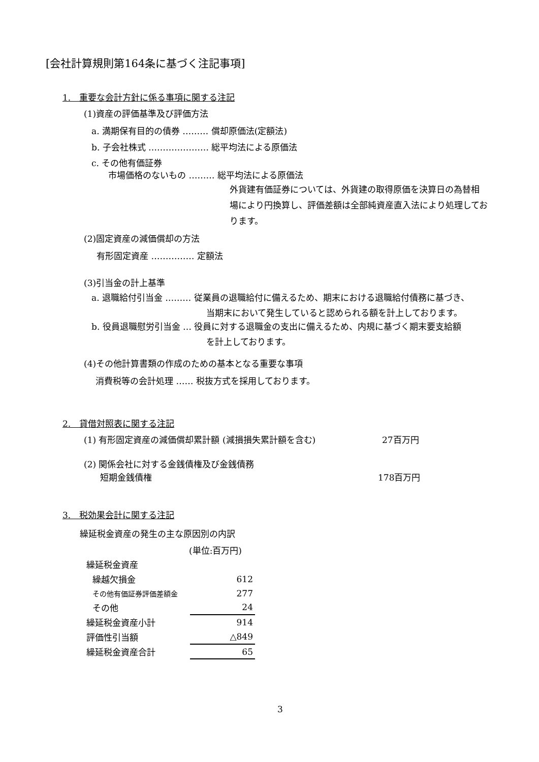[会社計算規則第164条に基づく注記事項]
1.　重要な会計方針に係る事項に関する注記
(1)資産の評価基準及び評価方法
a. 満期保有目的の債券 ……… 償却原価法(定額法)
b. 子会社株式 ………………… 総平均法による原価法
c. その他有価証券
市場価格のないもの ……… 総平均法による原価法
外貨建有価証券については、外貨建の取得原価を決算日の為替相
場により円換算し、評価差額は全部純資産直入法により処理してお
ります。
(2)固定資産の減価償却の方法
有形固定資産 …………… 定額法
(3)引当金の計上基準
a. 退職給付引当金 ……… 従業員の退職給付に備えるため、期末における退職給付債務に基づき、
　　　　　　　　　　　　　 当期末において発生していると認められる額を計上しております。
b. 役員退職慰労引当金 … 役員に対する退職金の支出に備えるため、内規に基づく期末要支給額
　　　　　　　　　　　　　 を計上しております。
(4)その他計算書類の作成のための基本となる重要な事項
消費税等の会計処理 …… 税抜方式を採用しております。
2.　貸借対照表に関する注記
(1) 有形固定資産の減価償却累計額 (減損損失累計額を含む) 27百万円
(2) 関係会社に対する金銭債権及び金銭債務
短期金銭債権 178百万円
3.　税効果会計に関する注記
繰延税金資産の発生の主な原因別の内訳
(単位:百万円)
| 繰延税金資産 | |
| 繰越欠損金 | 612 |
| その他有価証券評価差額金 | 277 |
| その他 | 24 |
| 繰延税金資産小計 | 914 |
| 評価性引当額 | △849 |
| 繰延税金資産合計 | 65 |
3